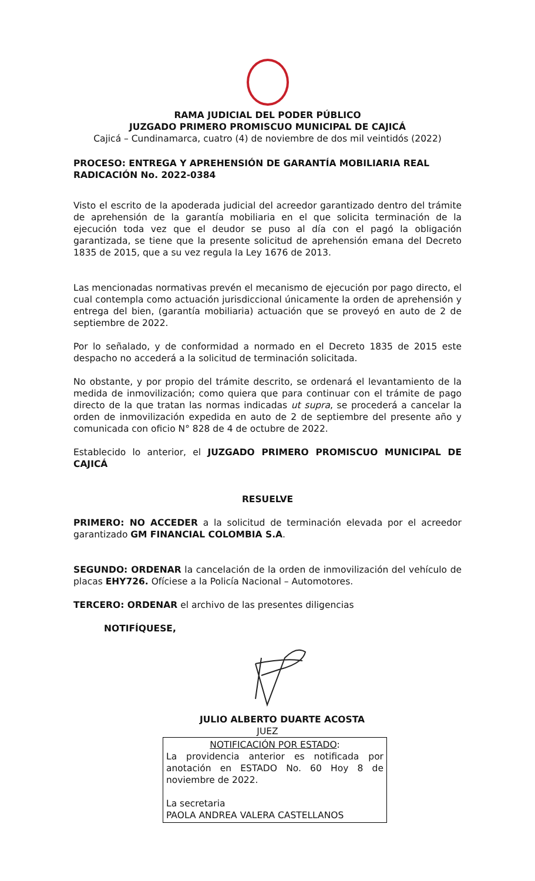RAMA JUDICIAL DEL PODER PÚBLICO
JUZGADO PRIMERO PROMISCUO MUNICIPAL DE CAJICÁ
Cajicá – Cundinamarca, cuatro (4) de noviembre de dos mil veintidós (2022)
PROCESO: ENTREGA Y APREHENSIÓN DE GARANTÍA MOBILIARIA REAL
RADICACIÓN No. 2022-0384
Visto el escrito de la apoderada judicial del acreedor garantizado dentro del trámite de aprehensión de la garantía mobiliaria en el que solicita terminación de la ejecución toda vez que el deudor se puso al día con el pagó la obligación garantizada, se tiene que la presente solicitud de aprehensión emana del Decreto 1835 de 2015, que a su vez regula la Ley 1676 de 2013.
Las mencionadas normativas prevén el mecanismo de ejecución por pago directo, el cual contempla como actuación jurisdiccional únicamente la orden de aprehensión y entrega del bien, (garantía mobiliaria) actuación que se proveyó en auto de 2 de septiembre de 2022.
Por lo señalado, y de conformidad a normado en el Decreto 1835 de 2015 este despacho no accederá a la solicitud de terminación solicitada.
No obstante, y por propio del trámite descrito, se ordenará el levantamiento de la medida de inmovilización; como quiera que para continuar con el trámite de pago directo de la que tratan las normas indicadas ut supra, se procederá a cancelar la orden de inmovilización expedida en auto de 2 de septiembre del presente año y comunicada con oficio N° 828 de 4 de octubre de 2022.
Establecido lo anterior, el JUZGADO PRIMERO PROMISCUO MUNICIPAL DE CAJICÁ
RESUELVE
PRIMERO: NO ACCEDER a la solicitud de terminación elevada por el acreedor garantizado GM FINANCIAL COLOMBIA S.A.
SEGUNDO: ORDENAR la cancelación de la orden de inmovilización del vehículo de placas EHY726. Ofíciese a la Policía Nacional – Automotores.
TERCERO: ORDENAR el archivo de las presentes diligencias
NOTIFÍQUESE,
JULIO ALBERTO DUARTE ACOSTA
JUEZ
NOTIFICACIÓN POR ESTADO:
La providencia anterior es notificada por anotación en ESTADO No. 60 Hoy 8 de noviembre de 2022.
La secretaria
PAOLA ANDREA VALERA CASTELLANOS